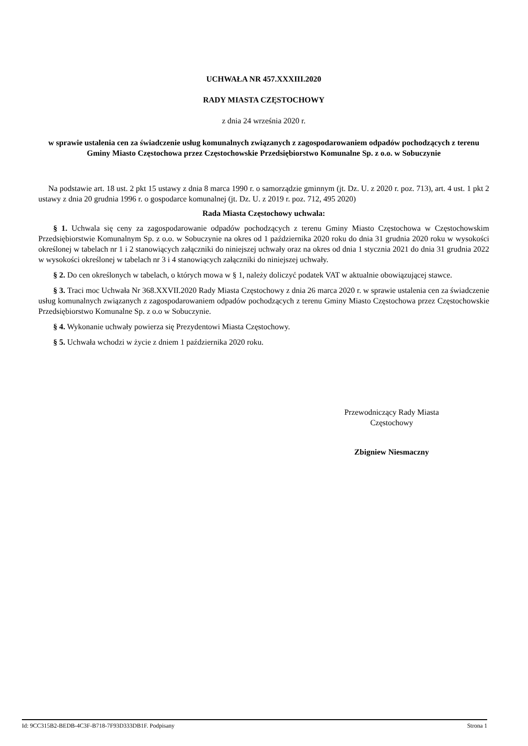UCHWAŁA NR 457.XXXIII.2020
RADY MIASTA CZĘSTOCHOWY
z dnia 24 września 2020 r.
w sprawie ustalenia cen za świadczenie usług komunalnych związanych z zagospodarowaniem odpadów pochodzących z terenu Gminy Miasto Częstochowa przez Częstochowskie Przedsiębiorstwo Komunalne Sp. z o.o. w Sobuczynie
Na podstawie art. 18 ust. 2 pkt 15 ustawy z dnia 8 marca 1990 r. o samorządzie gminnym (jt. Dz. U. z 2020 r. poz. 713), art. 4 ust. 1 pkt 2 ustawy z dnia 20 grudnia 1996 r. o gospodarce komunalnej (jt. Dz. U. z 2019 r. poz. 712, 495 2020)
Rada Miasta Częstochowy uchwala:
§ 1. Uchwala się ceny za zagospodarowanie odpadów pochodzących z terenu Gminy Miasto Częstochowa w Częstochowskim Przedsiębiorstwie Komunalnym Sp. z o.o. w Sobuczynie na okres od 1 października 2020 roku do dnia 31 grudnia 2020 roku w wysokości określonej w tabelach nr 1 i 2 stanowiących załączniki do niniejszej uchwały oraz na okres od dnia 1 stycznia 2021 do dnia 31 grudnia 2022 w wysokości określonej w tabelach nr 3 i 4 stanowiących załączniki do niniejszej uchwały.
§ 2. Do cen określonych w tabelach, o których mowa w § 1, należy doliczyć podatek VAT w aktualnie obowiązującej stawce.
§ 3. Traci moc Uchwała Nr 368.XXVII.2020 Rady Miasta Częstochowy z dnia 26 marca 2020 r. w sprawie ustalenia cen za świadczenie usług komunalnych związanych z zagospodarowaniem odpadów pochodzących z terenu Gminy Miasto Częstochowa przez Częstochowskie Przedsiębiorstwo Komunalne Sp. z o.o w Sobuczynie.
§ 4. Wykonanie uchwały powierza się Prezydentowi Miasta Częstochowy.
§ 5. Uchwała wchodzi w życie z dniem 1 października 2020 roku.
Przewodniczący Rady Miasta
Częstochowy
Zbigniew Niesmaczny
Id: 9CC315B2-BEDB-4C3F-B718-7F93D333DB1F. Podpisany Strona 1